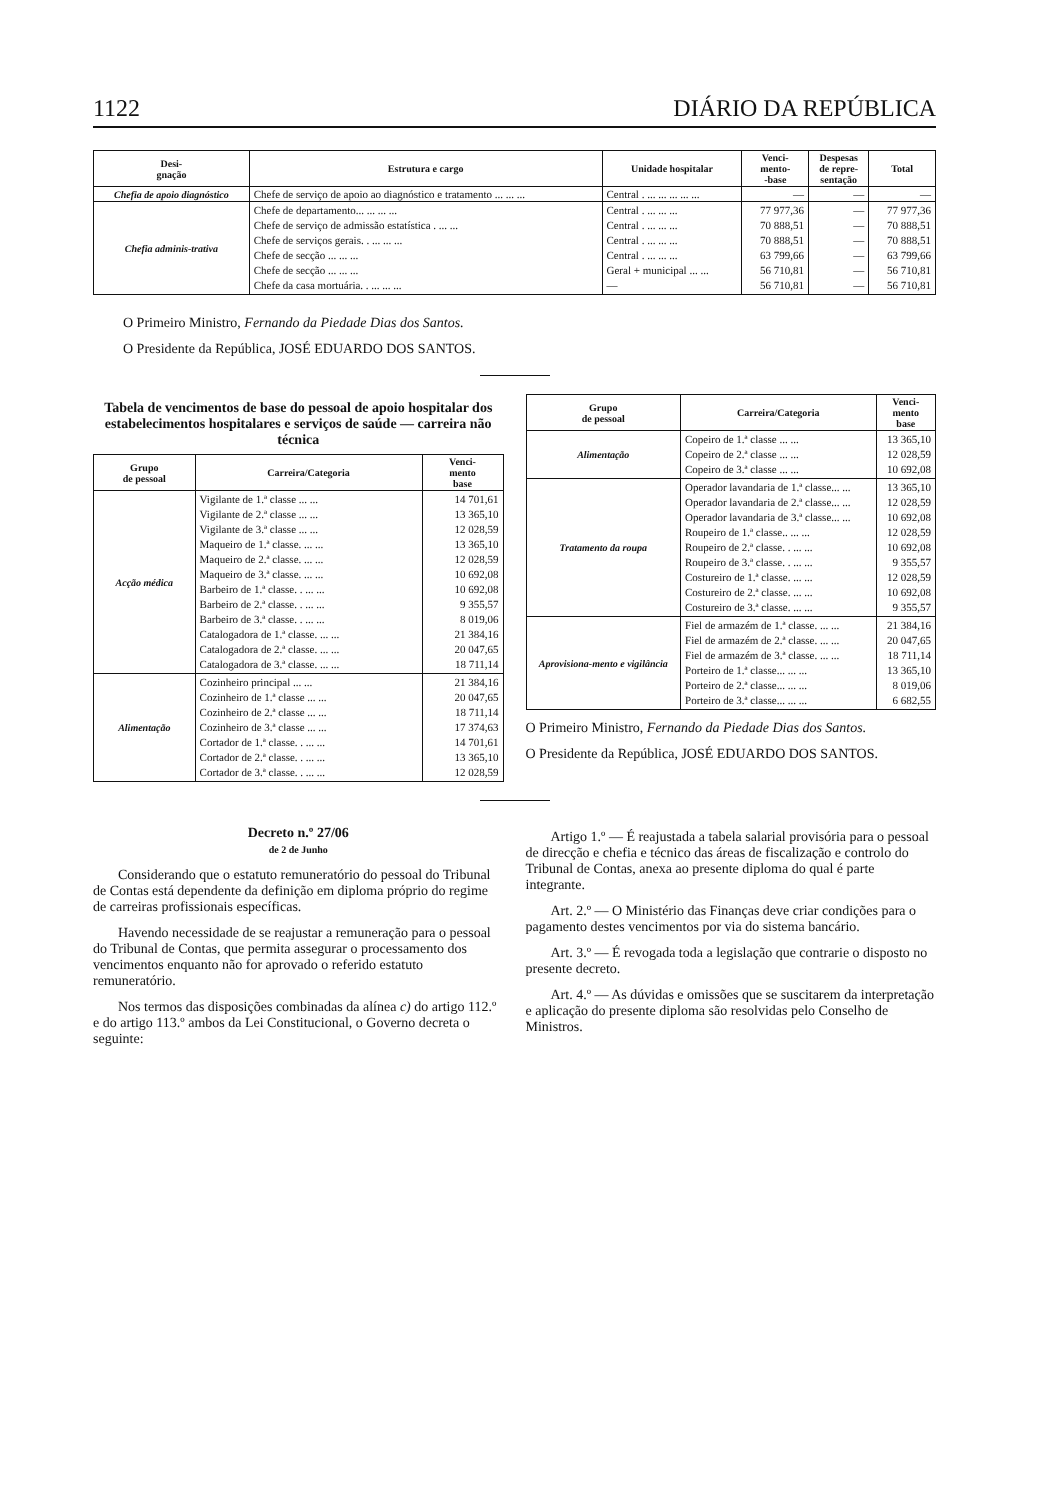1122 DIÁRIO DA REPÚBLICA
| Desi- gnação | Estrutura e cargo | Unidade hospitalar | Venci- mento- -base | Despesas de repre- sentação | Total |
| --- | --- | --- | --- | --- | --- |
| Chefia de apoio diagnóstico | Chefe de serviço de apoio ao diagnóstico e tratamento ... ... ... | Central . ... ... ... ... ... | — | — | — |
| Chefia adminis-trativa | Chefe de departamento... ... ... ... Chefe de serviço de admissão estatística . ... ... Chefe de serviços gerais. . ... ... ... Chefe de secção ... ... ... Chefe de secção ... ... ... Chefe da casa mortuária. . ... ... ... | Central . ... ... ... Central . ... ... ... Central . ... ... ... Central . ... ... ... Geral + municipal ... ... — | 77 977,36 70 888,51 70 888,51 63 799,66 56 710,81 56 710,81 | — — — — — — | 77 977,36 70 888,51 70 888,51 63 799,66 56 710,81 56 710,81 |
O Primeiro Ministro, Fernando da Piedade Dias dos Santos.
O Presidente da República, JOSÉ EDUARDO DOS SANTOS.
Tabela de vencimentos de base do pessoal de apoio hospitalar dos estabelecimentos hospitalares e serviços de saúde — carreira não técnica
| Grupo de pessoal | Carreira/Categoria | Venci- mento base |
| --- | --- | --- |
| Acção médica | Vigilante de 1.ª classe ... ... Vigilante de 2.ª classe ... ... Vigilante de 3.ª classe ... ... Maqueiro de 1.ª classe. ... ... Maqueiro de 2.ª classe. ... ... Maqueiro de 3.ª classe. ... ... Barbeiro de 1.ª classe. . ... ... Barbeiro de 2.ª classe. . ... ... Barbeiro de 3.ª classe. . ... ... Catalogadora de 1.ª classe. ... ... Catalogadora de 2.ª classe. ... ... Catalogadora de 3.ª classe. ... ... | 14 701,61 13 365,10 12 028,59 13 365,10 12 028,59 10 692,08 10 692,08 9 355,57 8 019,06 21 384,16 20 047,65 18 711,14 |
| Alimentação | Cozinheiro principal ... ... Cozinheiro de 1.ª classe ... ... Cozinheiro de 2.ª classe ... ... Cozinheiro de 3.ª classe ... ... Cortador de 1.ª classe. . ... ... Cortador de 2.ª classe. . ... ... Cortador de 3.ª classe. . ... ... | 21 384,16 20 047,65 18 711,14 17 374,63 14 701,61 13 365,10 12 028,59 |
| Grupo de pessoal | Carreira/Categoria | Venci- mento base |
| --- | --- | --- |
| Alimentação | Copeiro de 1.ª classe ... ... Copeiro de 2.ª classe ... ... Copeiro de 3.ª classe ... ... | 13 365,10 12 028,59 10 692,08 |
| Tratamento da roupa | Operador lavandaria de 1.ª classe... ... Operador lavandaria de 2.ª classe... ... Operador lavandaria de 3.ª classe... ... Roupeiro de 1.ª classe.. ... ... Roupeiro de 2.ª classe. . ... ... Roupeiro de 3.ª classe. . ... ... Costureiro de 1.ª classe. ... ... Costureiro de 2.ª classe. ... ... Costureiro de 3.ª classe. ... ... | 13 365,10 12 028,59 10 692,08 12 028,59 10 692,08 9 355,57 12 028,59 10 692,08 9 355,57 |
| Aprovisiona-mento e vigilância | Fiel de armazém de 1.ª classe. ... ... Fiel de armazém de 2.ª classe. ... ... Fiel de armazém de 3.ª classe. ... ... Porteiro de 1.ª classe... ... ... Porteiro de 2.ª classe... ... ... Porteiro de 3.ª classe... ... ... | 21 384,16 20 047,65 18 711,14 13 365,10 8 019,06 6 682,55 |
O Primeiro Ministro, Fernando da Piedade Dias dos Santos.
O Presidente da República, JOSÉ EDUARDO DOS SANTOS.
Decreto n.º 27/06
de 2 de Junho
Considerando que o estatuto remuneratório do pessoal do Tribunal de Contas está dependente da definição em diploma próprio do regime de carreiras profissionais específicas.
Havendo necessidade de se reajustar a remuneração para o pessoal do Tribunal de Contas, que permita assegurar o processamento dos vencimentos enquanto não for aprovado o referido estatuto remuneratório.
Nos termos das disposições combinadas da alínea c) do artigo 112.º e do artigo 113.º ambos da Lei Constitucional, o Governo decreta o seguinte:
Artigo 1.º — É reajustada a tabela salarial provisória para o pessoal de direcção e chefia e técnico das áreas de fiscalização e controlo do Tribunal de Contas, anexa ao presente diploma do qual é parte integrante.
Art. 2.º — O Ministério das Finanças deve criar condições para o pagamento destes vencimentos por via do sistema bancário.
Art. 3.º — É revogada toda a legislação que contrarie o disposto no presente decreto.
Art. 4.º — As dúvidas e omissões que se suscitarem da interpretação e aplicação do presente diploma são resolvidas pelo Conselho de Ministros.